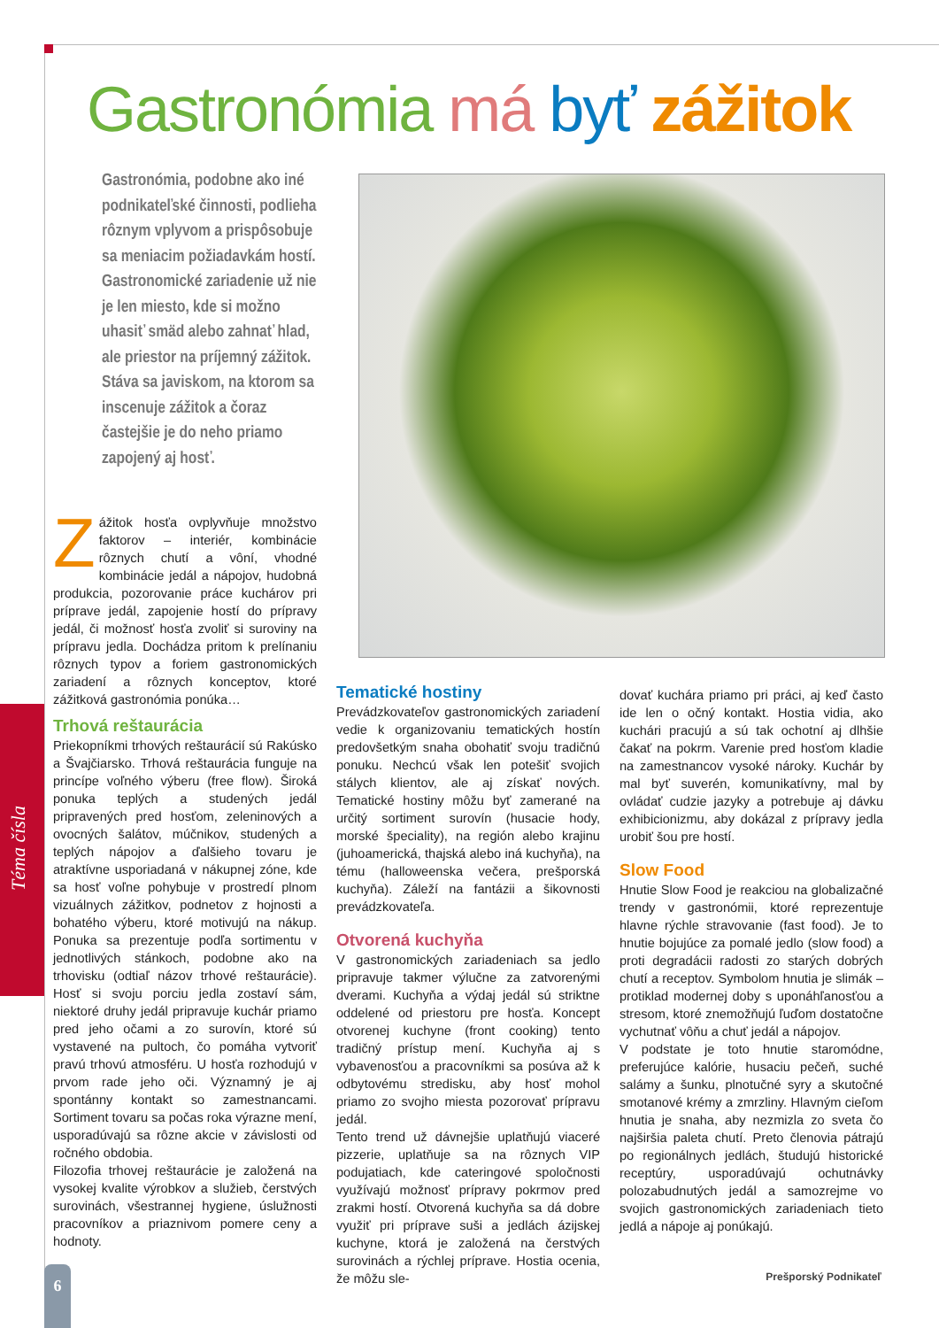Téma čísla
Gastronómia má byť zážitok
Gastronómia, podobne ako iné podnikateľské činnosti, podlieha rôznym vplyvom a prispôsobuje sa meniacim požiadavkám hostí. Gastronomické zariadenie už nie je len miesto, kde si možno uhasiť smäd alebo zahnať hlad, ale priestor na príjemný zážitok. Stáva sa javiskom, na ktorom sa inscenuje zážitok a čoraz častejšie je do neho priamo zapojený aj hosť.
Zážitok hosťa ovplyvňuje množstvo faktorov – interiér, kombinácie rôznych chutí a vôní, vhodné kombinácie jedál a nápojov, hudobná produkcia, pozorovanie práce kuchárov pri príprave jedál, zapojenie hostí do prípravy jedál, či možnosť hosťa zvoliť si suroviny na prípravu jedla. Dochádza pritom k prelínaniu rôznych typov a foriem gastronomických zariadení a rôznych konceptov, ktoré zážitková gastronómia ponúka…
Trhová reštaurácia
Priekopníkmi trhových reštaurácií sú Rakúsko a Švajčiarsko. Trhová reštaurácia funguje na princípe voľného výberu (free flow). Široká ponuka teplých a studených jedál pripravených pred hosťom, zeleninových a ovocných šalátov, múčnikov, studených a teplých nápojov a ďalšieho tovaru je atraktívne usporiadaná v nákupnej zóne, kde sa hosť voľne pohybuje v prostredí plnom vizuálnych zážitkov, podnetov z hojnosti a bohatého výberu, ktoré motivujú na nákup. Ponuka sa prezentuje podľa sortimentu v jednotlivých stánkoch, podobne ako na trhovisku (odtiaľ názov trhové reštaurácie). Hosť si svoju porciu jedla zostaví sám, niektoré druhy jedál pripravuje kuchár priamo pred jeho očami a zo surovín, ktoré sú vystavené na pultoch, čo pomáha vytvoriť pravú trhovú atmosféru. U hosťa rozhodujú v prvom rade jeho oči. Významný je aj spontánny kontakt so zamestnancami. Sortiment tovaru sa počas roka výrazne mení, usporadúvajú sa rôzne akcie v závislosti od ročného obdobia.
Filozofia trhovej reštaurácie je založená na vysokej kvalite výrobkov a služieb, čerstvých surovinách, všestrannej hygiene, úslužnosti pracovníkov a priaznivom pomere ceny a hodnoty.
Tematické hostiny
Prevádzkovateľov gastronomických zariadení vedie k organizovaniu tematických hostín predovšetkým snaha obohatiť svoju tradičnú ponuku. Nechcú však len potešiť svojich stálych klientov, ale aj získať nových. Tematické hostiny môžu byť zamerané na určitý sortiment surovín (husacie hody, morské špeciality), na región alebo krajinu (juhoamerická, thajská alebo iná kuchyňa), na tému (halloweenska večera, prešporská kuchyňa). Záleží na fantázii a šikovnosti prevádzkovateľa.
Otvorená kuchyňa
V gastronomických zariadeniach sa jedlo pripravuje takmer výlučne za zatvorenými dverami. Kuchyňa a výdaj jedál sú striktne oddelené od priestoru pre hosťa. Koncept otvorenej kuchyne (front cooking) tento tradičný prístup mení. Kuchyňa aj s vybavenosťou a pracovníkmi sa posúva až k odbytovému stredisku, aby hosť mohol priamo zo svojho miesta pozorovať prípravu jedál.
Tento trend už dávnejšie uplatňujú viaceré pizzerie, uplatňuje sa na rôznych VIP podujatiach, kde cateringové spoločnosti využívajú možnosť prípravy pokrmov pred zrakmi hostí. Otvorená kuchyňa sa dá dobre využiť pri príprave suši a jedlách ázijskej kuchyne, ktorá je založená na čerstvých surovinách a rýchlej príprave. Hostia ocenia, že môžu sle-
dovať kuchára priamo pri práci, aj keď často ide len o očný kontakt. Hostia vidia, ako kuchári pracujú a sú tak ochotní aj dlhšie čakať na pokrm. Varenie pred hosťom kladie na zamestnancov vysoké nároky. Kuchár by mal byť suverén, komunikatívny, mal by ovládať cudzie jazyky a potrebuje aj dávku exhibicionizmu, aby dokázal z prípravy jedla urobiť šou pre hostí.
Slow Food
Hnutie Slow Food je reakciou na globalizačné trendy v gastronómii, ktoré reprezentuje hlavne rýchle stravovanie (fast food). Je to hnutie bojujúce za pomalé jedlo (slow food) a proti degradácii radosti zo starých dobrých chutí a receptov. Symbolom hnutia je slimák – protiklad modernej doby s uponáhľanosťou a stresom, ktoré znemožňujú ľuďom dostatočne vychutnať vôňu a chuť jedál a nápojov.
V podstate je toto hnutie staromódne, preferujúce kalórie, husaciu pečeň, suché salámy a šunku, plnotučné syry a skutočné smotanové krémy a zmrzliny. Hlavným cieľom hnutia je snaha, aby nezmizla zo sveta čo najširšia paleta chutí. Preto členovia pátrajú po regionálnych jedlách, študujú historické receptúry, usporadúvajú ochutnávky polozabudnutých jedál a samozrejme vo svojich gastronomických zariadeniach tieto jedlá a nápoje aj ponúkajú.
6 Prešporský Podnikateľ